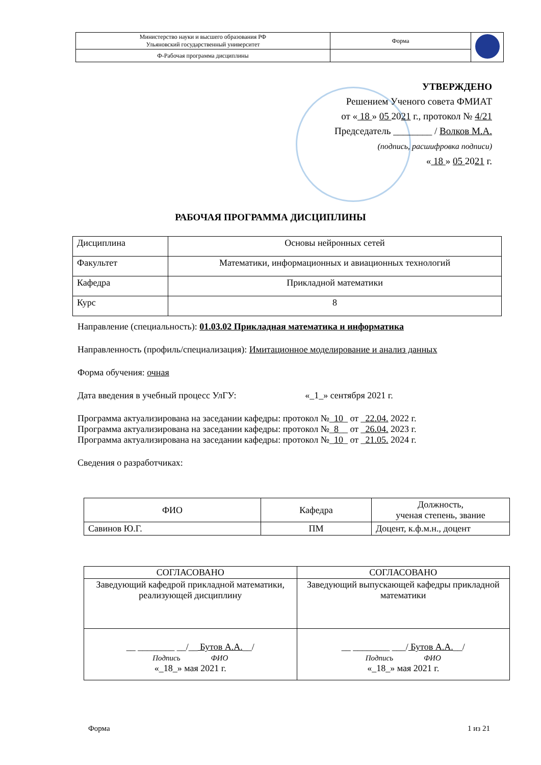| Министерство науки и высшего образования РФ Ульяновский государственный университет | Форма | |
| Ф-Рабочая программа дисциплины | | |
УТВЕРЖДЕНО
Решением Ученого совета ФМИАТ
от « 18 » 05 2021 г., протокол № 4/21
Председатель ________ / Волков М.А.
(подпись, расшифровка подписи)
« 18 » 05 2021 г.
РАБОЧАЯ ПРОГРАММА ДИСЦИПЛИНЫ
| Дисциплина | Основы нейронных сетей |
| Факультет | Математики, информационных и авиационных технологий |
| Кафедра | Прикладной математики |
| Курс | 8 |
Направление (специальность): 01.03.02 Прикладная математика и информатика
Направленность (профиль/специализация): Имитационное моделирование и анализ данных
Форма обучения: очная
Дата введения в учебный процесс УлГУ: «_1_» сентября 2021 г.
Программа актуализирована на заседании кафедры: протокол №_10_ от _22.04. 2022 г.
Программа актуализирована на заседании кафедры: протокол №_8__ от _26.04. 2023 г.
Программа актуализирована на заседании кафедры: протокол №_10_ от _21.05. 2024 г.
Сведения о разработчиках:
| ФИО | Кафедра | Должность, ученая степень, звание |
| Савинов Ю.Г. | ПМ | Доцент, к.ф.м.н., доцент |
| СОГЛАСОВАНО | СОГЛАСОВАНО |
| Заведующий кафедрой прикладной математики, реализующей дисциплину | Заведующий выпускающей кафедры прикладной математики |
| __ ________ __/__ Бутов А.А. __/ Подпись ФИО «_18_» мая 2021 г. | __ ________ ___/ Бутов А.А. __/ Подпись ФИО «_18_» мая 2021 г. |
Форма 1 из 21